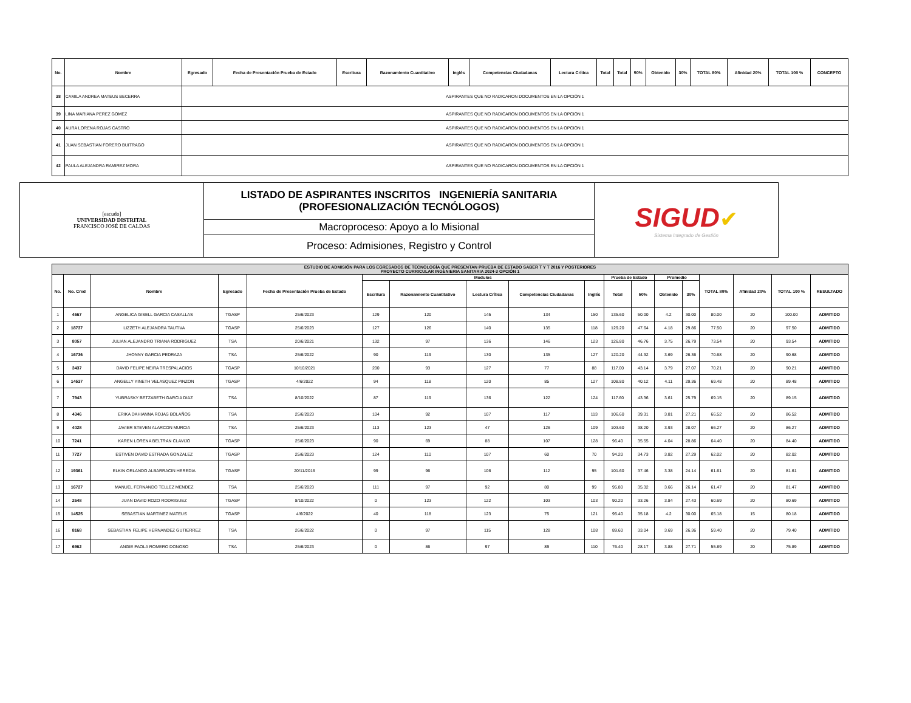| No. | Nombre | Egresado | Fecha de Presentación Prueba de Estado | Escritura | Razonamiento Cuantitativo | Inglés | Competencias Ciudadanas | Lectura Crítica | Total | Total | 50% | Obtenido | 30% | TOTAL 80% | Afinidad 20% | TOTAL 100 % | CONCEPTO |
| --- | --- | --- | --- | --- | --- | --- | --- | --- | --- | --- | --- | --- | --- | --- | --- | --- | --- |
| 38 | CAMILA ANDREA MATEUS BECERRA | ASPIRANTES QUE NO RADICARON DOCUMENTOS EN LA OPCIÓN 1 | | | | | | | | | | | | | | | |
| 39 | LINA MARIANA PEREZ GOMEZ | ASPIRANTES QUE NO RADICARON DOCUMENTOS EN LA OPCIÓN 1 | | | | | | | | | | | | | | | |
| 40 | AURA LORENA ROJAS CASTRO | ASPIRANTES QUE NO RADICARON DOCUMENTOS EN LA OPCIÓN 1 | | | | | | | | | | | | | | | |
| 41 | JUAN SEBASTIAN FORERO BUITRAGO | ASPIRANTES QUE NO RADICARON DOCUMENTOS EN LA OPCIÓN 1 | | | | | | | | | | | | | | | |
| 42 | PAULA ALEJANDRA RAMIREZ MORA | ASPIRANTES QUE NO RADICARON DOCUMENTOS EN LA OPCIÓN 1 | | | | | | | | | | | | | | | |
| [escudo] UNIVERSIDAD DISTRITAL FRANCISCO JOSÉ DE CALDAS | LISTADO DE ASPIRANTES INSCRITOS INGENIERÍA SANITARIA (PROFESIONALIZACIÓN TECNÓLOGOS) | SIGUD ✔ Sistema Integrado de Gestión |
| | Macroproceso: Apoyo a lo Misional | |
| | Proceso: Admisiones, Registro y Control | |
| ESTUDIO DE ADMISIÓN PARA LOS EGRESADOS DE TECNOLOGÍA QUE PRESENTAN PRUEBA DE ESTADO SABER T Y T 2016 Y POSTERIORES PROYECTO CURRICULAR INGENIERIA SANITARIA 2024-3 OPCIÓN 1 | | | | | | | | | | | | | | | | | |
| --- | --- | --- | --- | --- | --- | --- | --- | --- | --- | --- | --- | --- | --- | --- | --- | --- | --- |
| No. | No. Cred | Nombre | Egresado | Fecha de Presentación Prueba de Estado | Modulos | | | | | Prueba de Estado | | Promedio | | TOTAL 80% | Afinidad 20% | TOTAL 100 % | RESULTADO |
| | | | | | Escritura | Razonamiento Cuantitativo | Lectura Crítica | Competencias Ciudadanas | Inglés | Total | 50% | Obtenido | 30% | | | | |
| 1 | 4667 | ANGELICA GISELL GARCIA CASALLAS | TGASP | 25/6/2023 | 129 | 120 | 145 | 134 | 150 | 135.60 | 50.00 | 4.2 | 30.00 | 80.00 | 20 | 100.00 | ADMITIDO |
| 2 | 18737 | LIZZETH ALEJANDRA TAUTIVA | TGASP | 25/6/2023 | 127 | 126 | 140 | 135 | 118 | 129.20 | 47.64 | 4.18 | 29.86 | 77.50 | 20 | 97.50 | ADMITIDO |
| 3 | 8057 | JULIAN ALEJANDRO TRIANA RODRIGUEZ | TSA | 20/6/2021 | 132 | 97 | 136 | 146 | 123 | 126.80 | 46.76 | 3.75 | 26.79 | 73.54 | 20 | 93.54 | ADMITIDO |
| 4 | 16736 | JHONNY GARCIA PEDRAZA | TSA | 25/6/2022 | 90 | 119 | 130 | 135 | 127 | 120.20 | 44.32 | 3.69 | 26.36 | 70.68 | 20 | 90.68 | ADMITIDO |
| 5 | 3437 | DAVID FELIPE NEIRA TRESPALACIOS | TGASP | 10/10/2021 | 200 | 93 | 127 | 77 | 88 | 117.00 | 43.14 | 3.79 | 27.07 | 70.21 | 20 | 90.21 | ADMITIDO |
| 6 | 14537 | ANGELLY YINETH VELASQUEZ PINZON | TGASP | 4/6/2022 | 94 | 118 | 120 | 85 | 127 | 108.80 | 40.12 | 4.11 | 29.36 | 69.48 | 20 | 89.48 | ADMITIDO |
| 7 | 7943 | YUBRASKY BETZABETH GARCIA DIAZ | TSA | 8/10/2022 | 87 | 119 | 136 | 122 | 124 | 117.60 | 43.36 | 3.61 | 25.79 | 69.15 | 20 | 89.15 | ADMITIDO |
| 8 | 4346 | ERIKA DAHIANNA ROJAS BOLAÑOS | TSA | 25/6/2023 | 104 | 92 | 107 | 117 | 113 | 106.60 | 39.31 | 3.81 | 27.21 | 66.52 | 20 | 86.52 | ADMITIDO |
| 9 | 4028 | JAVIER STEVEN ALARCON MURCIA | TSA | 25/6/2023 | 113 | 123 | 47 | 126 | 109 | 103.60 | 38.20 | 3.93 | 28.07 | 66.27 | 20 | 86.27 | ADMITIDO |
| 10 | 7241 | KAREN LORENA BELTRAN CLAVIJO | TGASP | 25/6/2023 | 90 | 69 | 88 | 107 | 128 | 96.40 | 35.55 | 4.04 | 28.86 | 64.40 | 20 | 84.40 | ADMITIDO |
| 11 | 7727 | ESTIVEN DAVID ESTRADA GONZALEZ | TGASP | 25/6/2023 | 124 | 110 | 107 | 60 | 70 | 94.20 | 34.73 | 3.82 | 27.29 | 62.02 | 20 | 82.02 | ADMITIDO |
| 12 | 19361 | ELKIN ORLANDO ALBARRACIN HEREDIA | TGASP | 20/11/2016 | 99 | 96 | 106 | 112 | 95 | 101.60 | 37.46 | 3.38 | 24.14 | 61.61 | 20 | 81.61 | ADMITIDO |
| 13 | 16727 | MANUEL FERNANDO TELLEZ MENDEZ | TSA | 25/6/2023 | 111 | 97 | 92 | 80 | 99 | 95.80 | 35.32 | 3.66 | 26.14 | 61.47 | 20 | 81.47 | ADMITIDO |
| 14 | 2648 | JUAN DAVID ROZO RODRIGUEZ | TGASP | 8/10/2022 | 0 | 123 | 122 | 103 | 103 | 90.20 | 33.26 | 3.84 | 27.43 | 60.69 | 20 | 80.69 | ADMITIDO |
| 15 | 14525 | SEBASTIAN MARTINEZ MATEUS | TGASP | 4/6/2022 | 40 | 118 | 123 | 75 | 121 | 95.40 | 35.18 | 4.2 | 30.00 | 65.18 | 15 | 80.18 | ADMITIDO |
| 16 | 8168 | SEBASTIAN FELIPE HERNANDEZ GUTIERREZ | TSA | 26/6/2022 | 0 | 97 | 115 | 128 | 108 | 89.60 | 33.04 | 3.69 | 26.36 | 59.40 | 20 | 79.40 | ADMITIDO |
| 17 | 6962 | ANGIE PAOLA ROMERO DONOSO | TSA | 25/6/2023 | 0 | 86 | 97 | 89 | 110 | 76.40 | 28.17 | 3.88 | 27.71 | 55.89 | 20 | 75.89 | ADMITIDO |